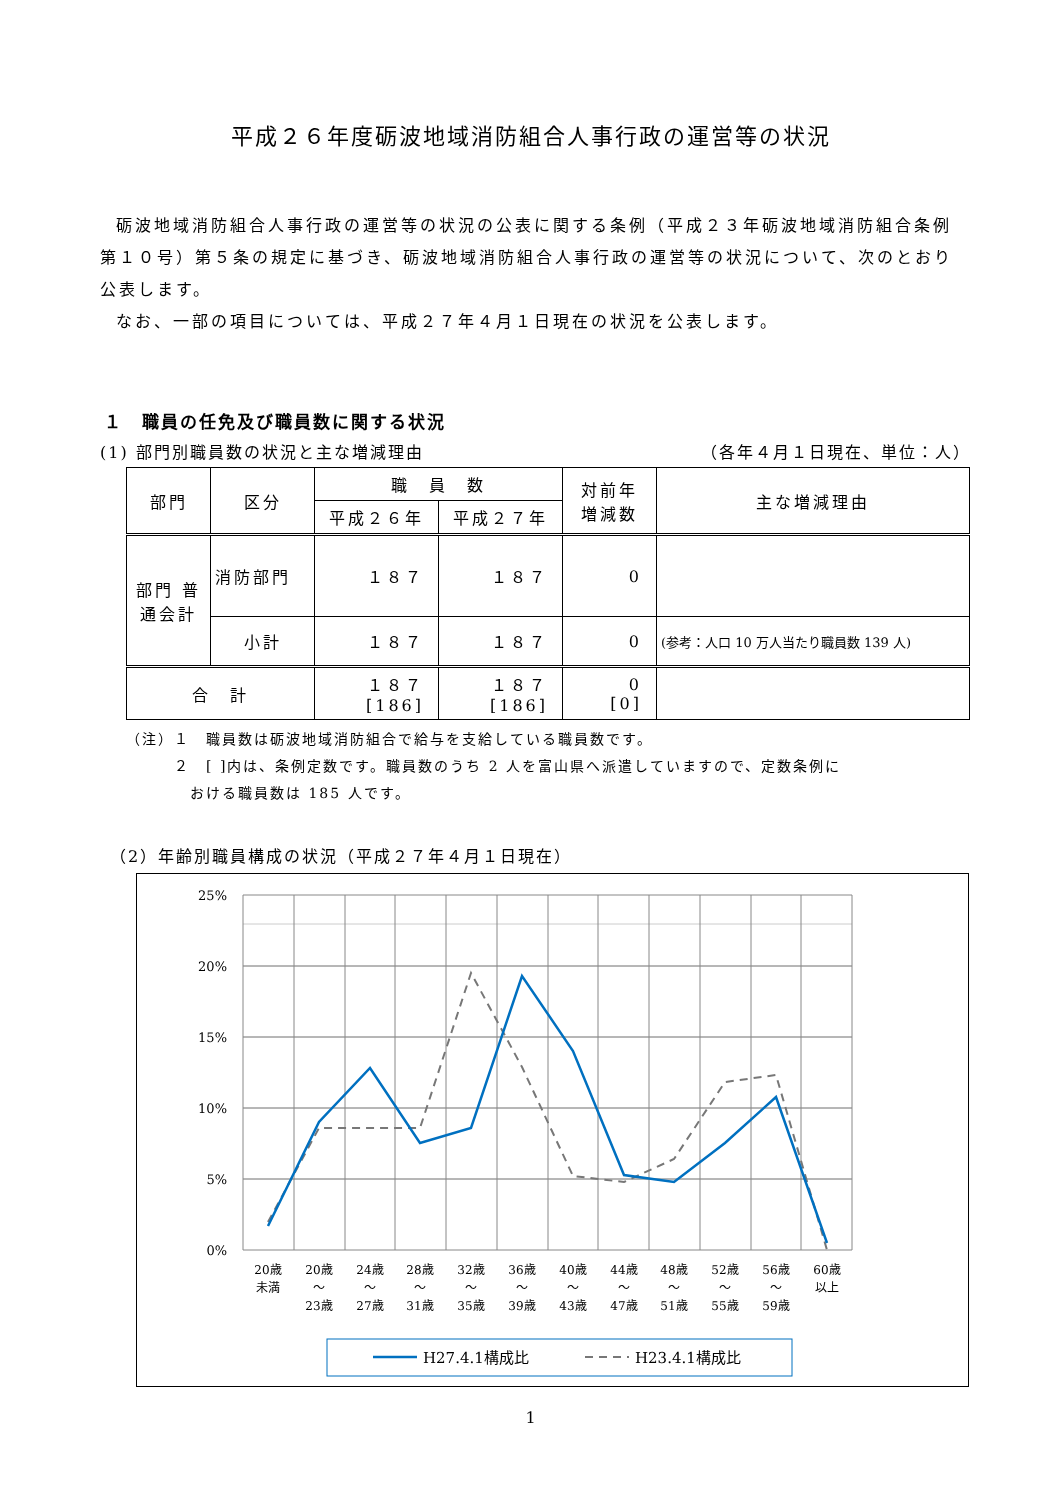平成２６年度砺波地域消防組合人事行政の運営等の状況
砺波地域消防組合人事行政の運営等の状況の公表に関する条例（平成２３年砺波地域消防組合条例第１０号）第５条の規定に基づき、砺波地域消防組合人事行政の運営等の状況について、次のとおり公表します。
なお、一部の項目については、平成２７年４月１日現在の状況を公表します。
１　職員の任免及び職員数に関する状況
(1) 部門別職員数の状況と主な増減理由 （各年４月１日現在、単位：人）
| 部門 | 区分 | 職 員 数 | | 対前年 増減数 | 主な増減理由 |
| --- | --- | --- | --- | --- | --- |
| | | 平成２６年 | 平成２７年 | | |
| 部門 普通会計 | 消防部門 | １８７ | １８７ | 0 | |
| | 小計 | １８７ | １８７ | 0 | (参考：人口 10 万人当たり職員数 139 人) |
| 合 計 | | １８７ [186] | １８７ [186] | 0 [0] | |
（注）１　職員数は砺波地域消防組合で給与を支給している職員数です。
　　　２　[ ]内は、条例定数です。職員数のうち 2 人を富山県へ派遣していますので、定数条例に
　　　　おける職員数は 185 人です。
（2）年齢別職員構成の状況（平成２７年４月１日現在）
25%
20%
15%
10%
5%
0%
20歳
未満
20歳
～
23歳
24歳
～
27歳
28歳
～
31歳
32歳
～
35歳
36歳
～
39歳
40歳
～
43歳
44歳
～
47歳
48歳
～
51歳
52歳
～
55歳
56歳
～
59歳
60歳
以上
H27.4.1構成比
H23.4.1構成比
1